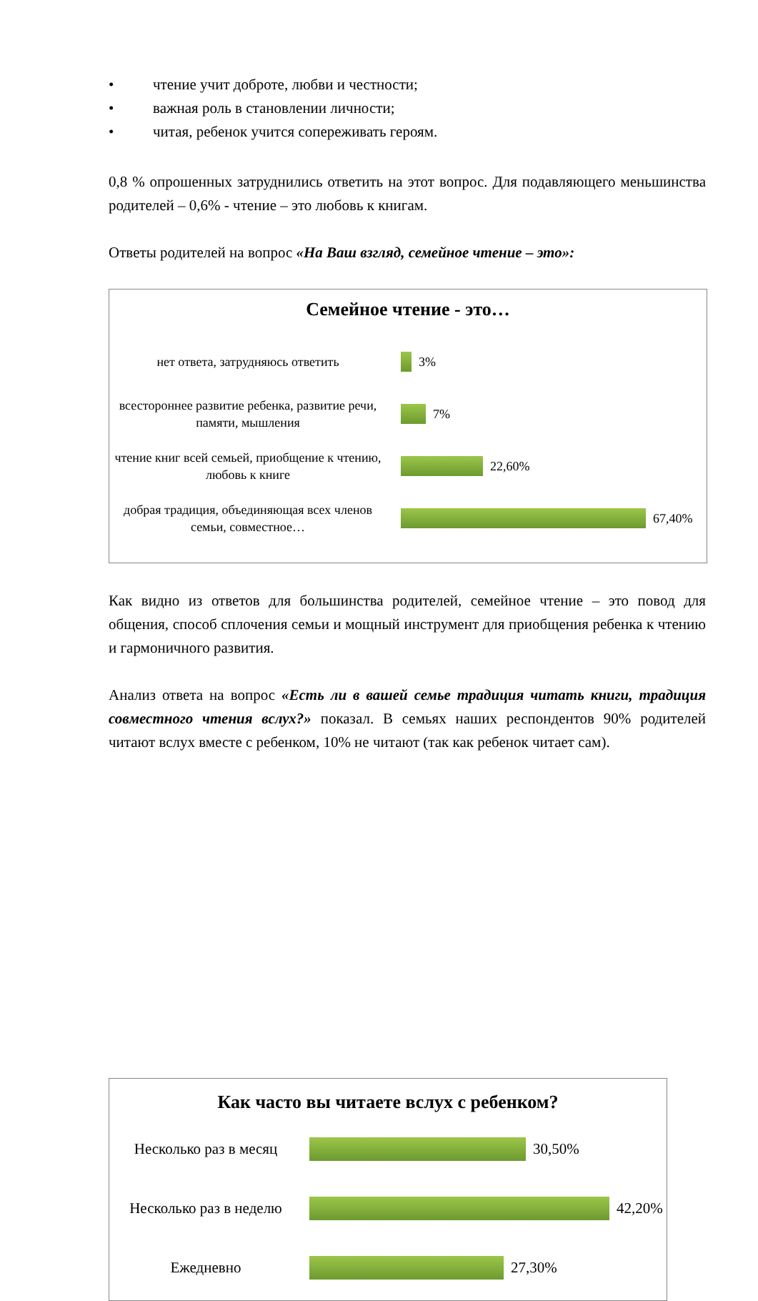• чтение учит доброте, любви и честности;
• важная роль в становлении личности;
• читая, ребенок учится сопереживать героям.
0,8 % опрошенных затруднились ответить на этот вопрос. Для подавляющего меньшинства родителей – 0,6% - чтение – это любовь к книгам.
Ответы родителей на вопрос «На Ваш взгляд, семейное чтение – это»:
Семейное чтение - это…
нет ответа, затрудняюсь ответить 3%
всестороннее развитие ребенка, развитие речи, памяти, мышления
7%
чтение книг всей семьей, приобщение к чтению, любовь к книге
22,60%
добрая традиция, объединяющая всех членов семьи, совместное…
67,40%
Как видно из ответов для большинства родителей, семейное чтение – это повод для общения, способ сплочения семьи и мощный инструмент для приобщения ребенка к чтению и гармоничного развития.
Анализ ответа на вопрос «Есть ли в вашей семье традиция читать книги, традиция совместного чтения вслух?» показал. В семьях наших респондентов 90% родителей читают вслух вместе с ребенком, 10% не читают (так как ребенок читает сам).
Как часто вы читаете вслух с ребенком?
Несколько раз в месяц 30,50%
Несколько раз в неделю
42,20%
Ежедневно 27,30%